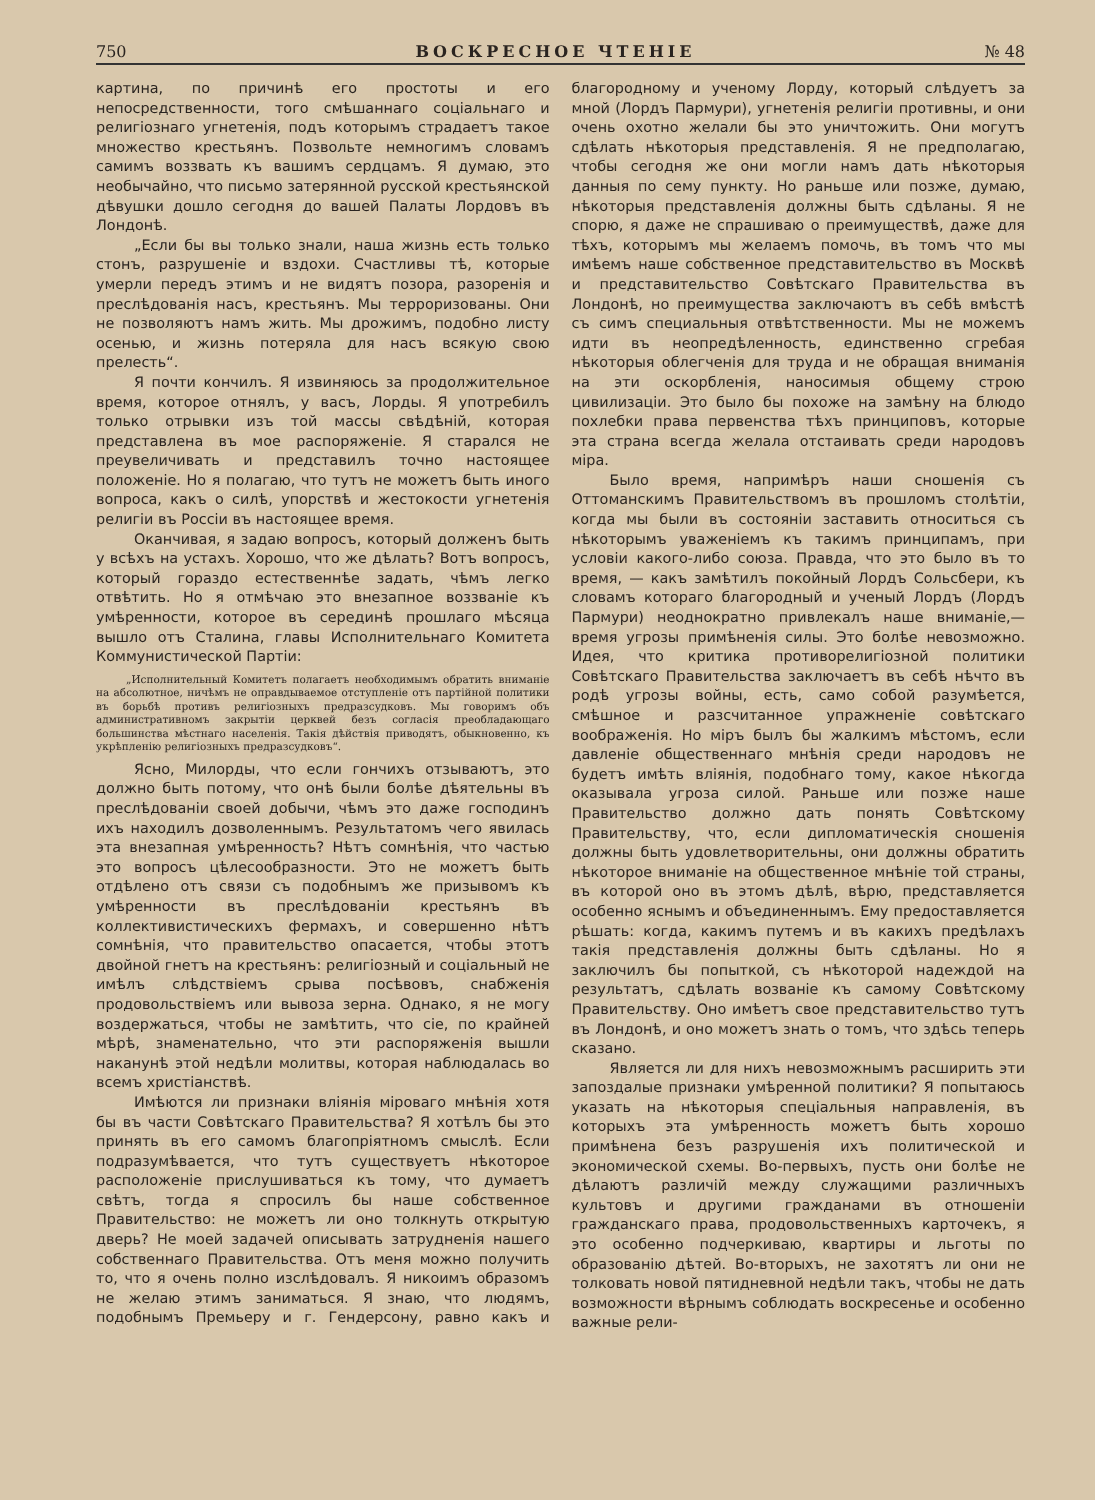750 ВОСКРЕСНОЕ ЧТЕНІЕ № 48
картина, по причинѣ его простоты и его непосредственности, того смѣшаннаго соціальнаго и религіознаго угнетенія, подъ которымъ страдаетъ такое множество крестьянъ. Позвольте немногимъ словамъ самимъ воззвать къ вашимъ сердцамъ. Я думаю, это необычайно, что письмо затерянной русской крестьянской дѣвушки дошло сегодня до вашей Палаты Лордовъ въ Лондонѣ.
„Если бы вы только знали, наша жизнь есть только стонъ, разрушеніе и вздохи. Счастливы тѣ, которые умерли передъ этимъ и не видятъ позора, разоренія и преслѣдованія насъ, крестьянъ. Мы терроризованы. Они не позволяютъ намъ жить. Мы дрожимъ, подобно листу осенью, и жизнь потеряла для насъ всякую свою прелесть“.
Я почти кончилъ. Я извиняюсь за продолжительное время, которое отнялъ, у васъ, Лорды. Я употребилъ только отрывки изъ той массы свѣдѣній, которая представлена въ мое распоряженіе. Я старался не преувеличивать и представилъ точно настоящее положеніе. Но я полагаю, что тутъ не можетъ быть иного вопроса, какъ о силѣ, упорствѣ и жестокости угнетенія религіи въ Россіи въ настоящее время.
Оканчивая, я задаю вопросъ, который долженъ быть у всѣхъ на устахъ. Хорошо, что же дѣлать? Вотъ вопросъ, который гораздо естественнѣе задать, чѣмъ легко отвѣтить. Но я отмѣчаю это внезапное воззваніе къ умѣренности, которое въ серединѣ прошлаго мѣсяца вышло отъ Сталина, главы Исполнительнаго Комитета Коммунистической Партіи:
„Исполнительный Комитетъ полагаетъ необходимымъ обратить вниманіе на абсолютное, ничѣмъ не оправдываемое отступленіе отъ партійной политики въ борьбѣ противъ религіозныхъ предразсудковъ. Мы говоримъ объ административномъ закрытіи церквей безъ согласія преобладающаго большинства мѣстнаго населенія. Такія дѣйствія приводятъ, обыкновенно, къ укрѣпленію религіозныхъ предразсудковъ“.
Ясно, Милорды, что если гончихъ отзываютъ, это должно быть потому, что онѣ были болѣе дѣятельны въ преслѣдованіи своей добычи, чѣмъ это даже господинъ ихъ находилъ дозволеннымъ. Результатомъ чего явилась эта внезапная умѣренность? Нѣтъ сомнѣнія, что частью это вопросъ цѣлесообразности. Это не можетъ быть отдѣлено отъ связи съ подобнымъ же призывомъ къ умѣренности въ преслѣдованіи крестьянъ въ коллективистическихъ фермахъ, и совершенно нѣтъ сомнѣнія, что правительство опасается, чтобы этотъ двойной гнетъ на крестьянъ: религіозный и соціальный не имѣлъ слѣдствіемъ срыва посѣвовъ, снабженія продовольствіемъ или вывоза зерна. Однако, я не могу воздержаться, чтобы не замѣтить, что сіе, по крайней мѣрѣ, знаменательно, что эти распоряженія вышли наканунѣ этой недѣли молитвы, которая наблюдалась во всемъ христіанствѣ.
Имѣются ли признаки вліянія міроваго мнѣнія хотя бы въ части Совѣтскаго Правительства? Я хотѣлъ бы это принять въ его самомъ благопріятномъ смыслѣ. Если подразумѣвается, что тутъ существуетъ нѣкоторое расположеніе прислушиваться къ тому, что думаетъ свѣтъ, тогда я спросилъ бы наше собственное Правительство: не можетъ ли оно толкнуть открытую дверь? Не моей задачей описывать затрудненія нашего собственнаго Правительства. Отъ меня можно получить то, что я очень полно изслѣдовалъ. Я никоимъ образомъ не желаю этимъ заниматься. Я знаю, что людямъ, подобнымъ Премьеру и г. Гендерсону, равно какъ и благородному и ученому Лорду, который слѣдуетъ за мной (Лордъ Пармури), угнетенія религіи противны, и они очень охотно желали бы это уничтожить. Они могутъ сдѣлать нѣкоторыя представленія. Я не предполагаю, чтобы сегодня же они могли намъ дать нѣкоторыя данныя по сему пункту. Но раньше или позже, думаю, нѣкоторыя представленія должны быть сдѣланы. Я не спорю, я даже не спрашиваю о преимуществѣ, даже для тѣхъ, которымъ мы желаемъ помочь, въ томъ что мы имѣемъ наше собственное представительство въ Москвѣ и представительство Совѣтскаго Правительства въ Лондонѣ, но преимущества заключаютъ въ себѣ вмѣстѣ съ симъ специальныя отвѣтственности. Мы не можемъ идти въ неопредѣленность, единственно сгребая нѣкоторыя облегченія для труда и не обращая вниманія на эти оскорбленія, наносимыя общему строю цивилизаціи. Это было бы похоже на замѣну на блюдо похлебки права первенства тѣхъ принциповъ, которые эта страна всегда желала отстаивать среди народовъ міра.
Было время, напримѣръ наши сношенія съ Оттоманскимъ Правительствомъ въ прошломъ столѣтіи, когда мы были въ состояніи заставить относиться съ нѣкоторымъ уваженіемъ къ такимъ принципамъ, при условіи какого-либо союза. Правда, что это было въ то время, — какъ замѣтилъ покойный Лордъ Сольсбери, къ словамъ котораго благородный и ученый Лордъ (Лордъ Пармури) неоднократно привлекалъ наше вниманіе,— время угрозы примѣненія силы. Это болѣе невозможно. Идея, что критика противорелигіозной политики Совѣтскаго Правительства заключаетъ въ себѣ нѣчто въ родѣ угрозы войны, есть, само собой разумѣется, смѣшное и разсчитанное упражненіе совѣтскаго воображенія. Но міръ былъ бы жалкимъ мѣстомъ, если давленіе общественнаго мнѣнія среди народовъ не будетъ имѣть вліянія, подобнаго тому, какое нѣкогда оказывала угроза силой. Раньше или позже наше Правительство должно дать понять Совѣтскому Правительству, что, если дипломатическія сношенія должны быть удовлетворительны, они должны обратить нѣкоторое вниманіе на общественное мнѣніе той страны, въ которой оно въ этомъ дѣлѣ, вѣрю, представляется особенно яснымъ и объединеннымъ. Ему предоставляется рѣшать: когда, какимъ путемъ и въ какихъ предѣлахъ такія представленія должны быть сдѣланы. Но я заключилъ бы попыткой, съ нѣкоторой надеждой на результатъ, сдѣлать возваніе къ самому Совѣтскому Правительству. Оно имѣетъ свое представительство тутъ въ Лондонѣ, и оно можетъ знать о томъ, что здѣсь теперь сказано.
Является ли для нихъ невозможнымъ расширить эти запоздалые признаки умѣренной политики? Я попытаюсь указать на нѣкоторыя спеціальныя направленія, въ которыхъ эта умѣренность можетъ быть хорошо примѣнена безъ разрушенія ихъ политической и экономической схемы. Во-первыхъ, пусть они болѣе не дѣлаютъ различій между служащими различныхъ культовъ и другими гражданами въ отношеніи гражданскаго права, продовольственныхъ карточекъ, я это особенно подчеркиваю, квартиры и льготы по образованію дѣтей. Во-вторыхъ, не захотятъ ли они не толковать новой пятидневной недѣли такъ, чтобы не дать возможности вѣрнымъ соблюдать воскресенье и особенно важные рели-